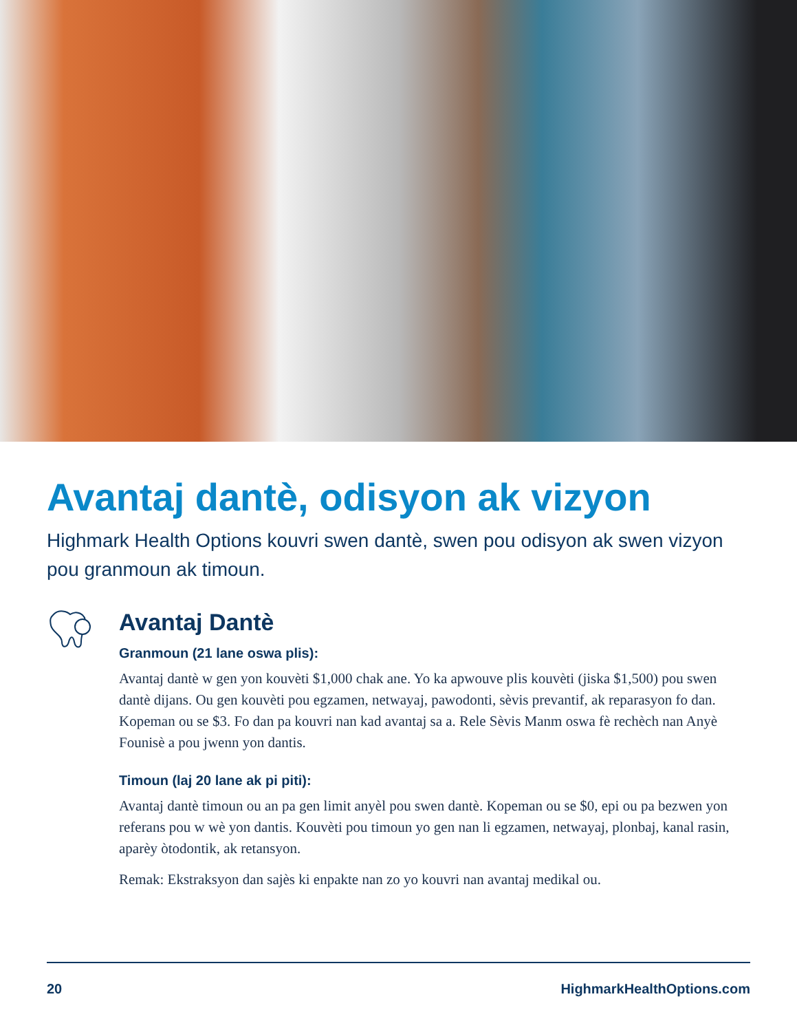Avantaj dantè, odisyon ak vizyon
Highmark Health Options kouvri swen dantè, swen pou odisyon ak swen vizyon pou granmoun ak timoun.
Avantaj Dantè
Granmoun (21 lane oswa plis):
Avantaj dantè w gen yon kouvèti $1,000 chak ane. Yo ka apwouve plis kouvèti (jiska $1,500) pou swen dantè dijans. Ou gen kouvèti pou egzamen, netwayaj, pawodonti, sèvis prevantif, ak reparasyon fo dan. Kopeman ou se $3. Fo dan pa kouvri nan kad avantaj sa a. Rele Sèvis Manm oswa fè rechèch nan Anyè Founisè a pou jwenn yon dantis.
Timoun (laj 20 lane ak pi piti):
Avantaj dantè timoun ou an pa gen limit anyèl pou swen dantè. Kopeman ou se $0, epi ou pa bezwen yon referans pou w wè yon dantis. Kouvèti pou timoun yo gen nan li egzamen, netwayaj, plonbaj, kanal rasin, aparèy òtodontik, ak retansyon.
Remak: Ekstraksyon dan sajès ki enpakte nan zo yo kouvri nan avantaj medikal ou.
20 HighmarkHealthOptions.com